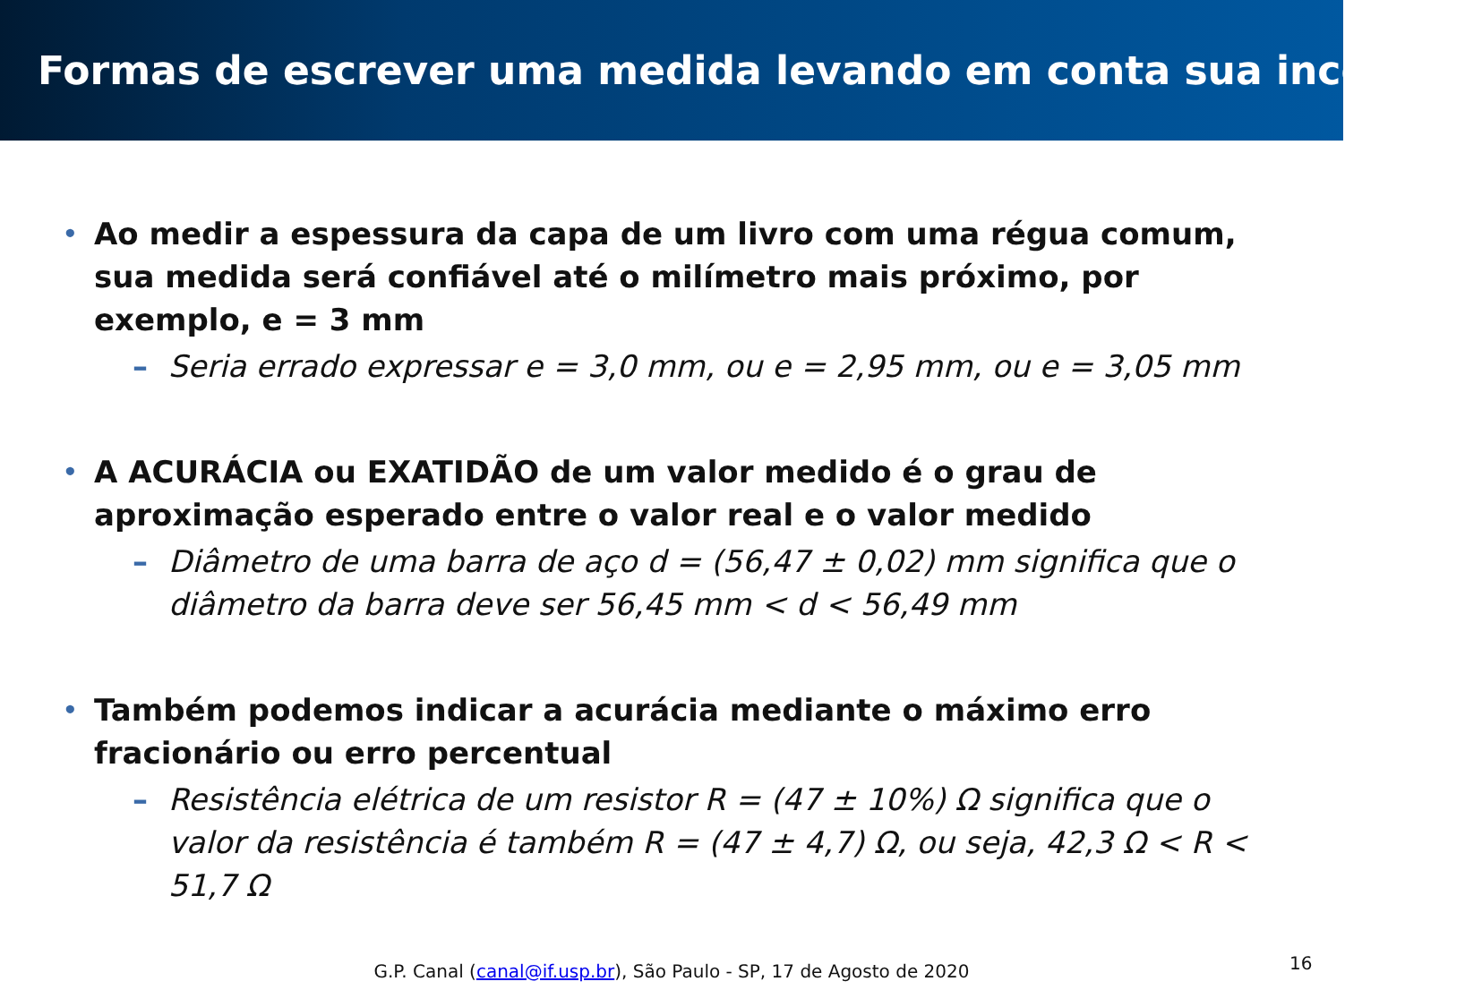Formas de escrever uma medida levando em conta sua incerteza
• Ao medir a espessura da capa de um livro com uma régua comum, sua medida será confiável até o milímetro mais próximo, por exemplo, e = 3 mm
– Seria errado expressar e = 3,0 mm, ou e = 2,95 mm, ou e = 3,05 mm
• A ACURÁCIA ou EXATIDÃO de um valor medido é o grau de aproximação esperado entre o valor real e o valor medido
– Diâmetro de uma barra de aço d = (56,47 ± 0,02) mm significa que o diâmetro da barra deve ser 56,45 mm < d < 56,49 mm
• Também podemos indicar a acurácia mediante o máximo erro fracionário ou erro percentual
– Resistência elétrica de um resistor R = (47 ± 10%) Ω significa que o valor da resistência é também R = (47 ± 4,7) Ω, ou seja, 42,3 Ω < R < 51,7 Ω
G.P. Canal (canal@if.usp.br), São Paulo - SP, 17 de Agosto de 2020 16